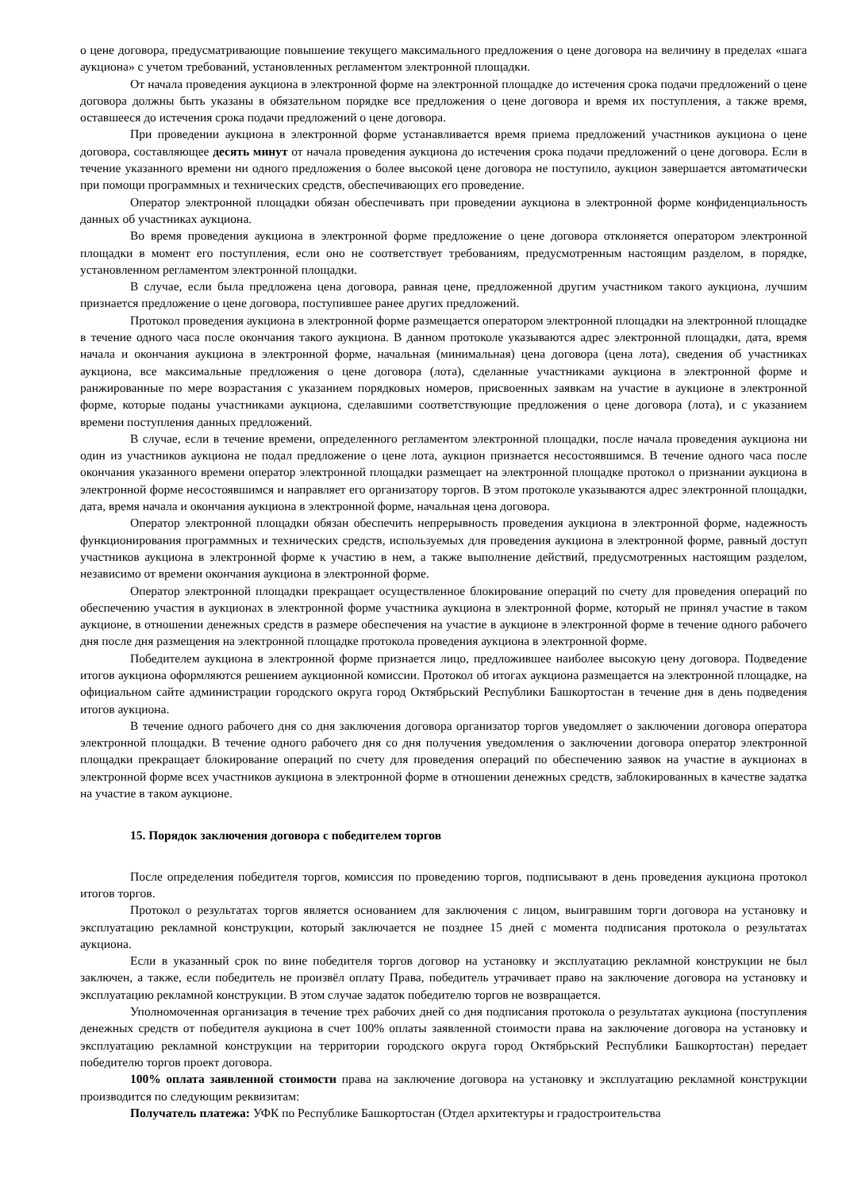о цене договора, предусматривающие повышение текущего максимального предложения о цене договора на величину в пределах «шага аукциона» с учетом требований, установленных регламентом электронной площадки.
От начала проведения аукциона в электронной форме на электронной площадке до истечения срока подачи предложений о цене договора должны быть указаны в обязательном порядке все предложения о цене договора и время их поступления, а также время, оставшееся до истечения срока подачи предложений о цене договора.
При проведении аукциона в электронной форме устанавливается время приема предложений участников аукциона о цене договора, составляющее десять минут от начала проведения аукциона до истечения срока подачи предложений о цене договора. Если в течение указанного времени ни одного предложения о более высокой цене договора не поступило, аукцион завершается автоматически при помощи программных и технических средств, обеспечивающих его проведение.
Оператор электронной площадки обязан обеспечивать при проведении аукциона в электронной форме конфиденциальность данных об участниках аукциона.
Во время проведения аукциона в электронной форме предложение о цене договора отклоняется оператором электронной площадки в момент его поступления, если оно не соответствует требованиям, предусмотренным настоящим разделом, в порядке, установленном регламентом электронной площадки.
В случае, если была предложена цена договора, равная цене, предложенной другим участником такого аукциона, лучшим признается предложение о цене договора, поступившее ранее других предложений.
Протокол проведения аукциона в электронной форме размещается оператором электронной площадки на электронной площадке в течение одного часа после окончания такого аукциона. В данном протоколе указываются адрес электронной площадки, дата, время начала и окончания аукциона в электронной форме, начальная (минимальная) цена договора (цена лота), сведения об участниках аукциона, все максимальные предложения о цене договора (лота), сделанные участниками аукциона в электронной форме и ранжированные по мере возрастания с указанием порядковых номеров, присвоенных заявкам на участие в аукционе в электронной форме, которые поданы участниками аукциона, сделавшими соответствующие предложения о цене договора (лота), и с указанием времени поступления данных предложений.
В случае, если в течение времени, определенного регламентом электронной площадки, после начала проведения аукциона ни один из участников аукциона не подал предложение о цене лота, аукцион признается несостоявшимся. В течение одного часа после окончания указанного времени оператор электронной площадки размещает на электронной площадке протокол о признании аукциона в электронной форме несостоявшимся и направляет его организатору торгов. В этом протоколе указываются адрес электронной площадки, дата, время начала и окончания аукциона в электронной форме, начальная цена договора.
Оператор электронной площадки обязан обеспечить непрерывность проведения аукциона в электронной форме, надежность функционирования программных и технических средств, используемых для проведения аукциона в электронной форме, равный доступ участников аукциона в электронной форме к участию в нем, а также выполнение действий, предусмотренных настоящим разделом, независимо от времени окончания аукциона в электронной форме.
Оператор электронной площадки прекращает осуществленное блокирование операций по счету для проведения операций по обеспечению участия в аукционах в электронной форме участника аукциона в электронной форме, который не принял участие в таком аукционе, в отношении денежных средств в размере обеспечения на участие в аукционе в электронной форме в течение одного рабочего дня после дня размещения на электронной площадке протокола проведения аукциона в электронной форме.
Победителем аукциона в электронной форме признается лицо, предложившее наиболее высокую цену договора. Подведение итогов аукциона оформляются решением аукционной комиссии. Протокол об итогах аукциона размещается на электронной площадке, на официальном сайте администрации городского округа город Октябрьский Республики Башкортостан в течение дня в день подведения итогов аукциона.
В течение одного рабочего дня со дня заключения договора организатор торгов уведомляет о заключении договора оператора электронной площадки. В течение одного рабочего дня со дня получения уведомления о заключении договора оператор электронной площадки прекращает блокирование операций по счету для проведения операций по обеспечению заявок на участие в аукционах в электронной форме всех участников аукциона в электронной форме в отношении денежных средств, заблокированных в качестве задатка на участие в таком аукционе.
15. Порядок заключения договора с победителем торгов
После определения победителя торгов, комиссия по проведению торгов, подписывают в день проведения аукциона протокол итогов торгов.
Протокол о результатах торгов является основанием для заключения с лицом, выигравшим торги договора на установку и эксплуатацию рекламной конструкции, который заключается не позднее 15 дней с момента подписания протокола о результатах аукциона.
Если в указанный срок по вине победителя торгов договор на установку и эксплуатацию рекламной конструкции не был заключен, а также, если победитель не произвёл оплату Права, победитель утрачивает право на заключение договора на установку и эксплуатацию рекламной конструкции. В этом случае задаток победителю торгов не возвращается.
Уполномоченная организация в течение трех рабочих дней со дня подписания протокола о результатах аукциона (поступления денежных средств от победителя аукциона в счет 100% оплаты заявленной стоимости права на заключение договора на установку и эксплуатацию рекламной конструкции на территории городского округа город Октябрьский Республики Башкортостан) передает победителю торгов проект договора.
100% оплата заявленной стоимости права на заключение договора на установку и эксплуатацию рекламной конструкции производится по следующим реквизитам:
Получатель платежа: УФК по Республике Башкортостан (Отдел архитектуры и градостроительства